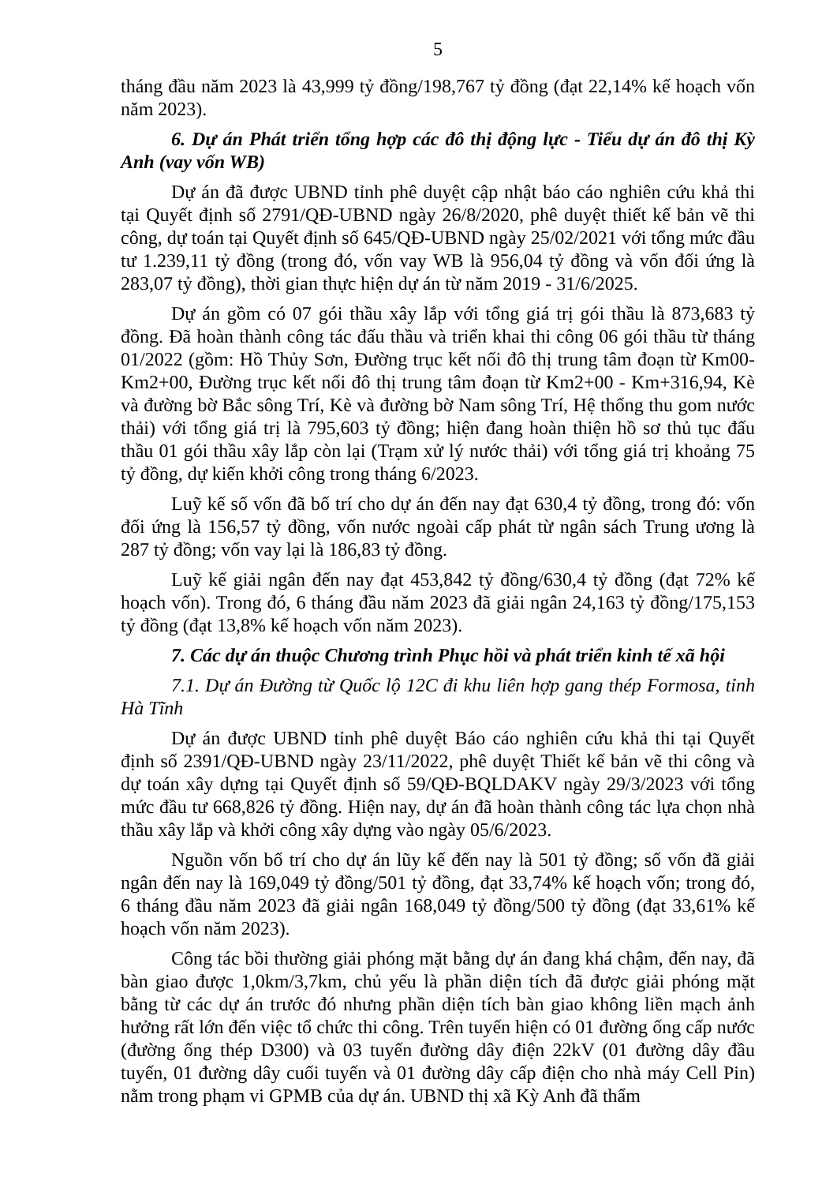5
tháng đầu năm 2023 là 43,999 tỷ đồng/198,767 tỷ đồng (đạt 22,14% kế hoạch vốn năm 2023).
6. Dự án Phát triển tổng hợp các đô thị động lực - Tiểu dự án đô thị Kỳ Anh (vay vốn WB)
Dự án đã được UBND tỉnh phê duyệt cập nhật báo cáo nghiên cứu khả thi tại Quyết định số 2791/QĐ-UBND ngày 26/8/2020, phê duyệt thiết kế bản vẽ thi công, dự toán tại Quyết định số 645/QĐ-UBND ngày 25/02/2021 với tổng mức đầu tư 1.239,11 tỷ đồng (trong đó, vốn vay WB là 956,04 tỷ đồng và vốn đối ứng là 283,07 tỷ đồng), thời gian thực hiện dự án từ năm 2019 - 31/6/2025.
Dự án gồm có 07 gói thầu xây lắp với tổng giá trị gói thầu là 873,683 tỷ đồng. Đã hoàn thành công tác đấu thầu và triển khai thi công 06 gói thầu từ tháng 01/2022 (gồm: Hồ Thủy Sơn, Đường trục kết nối đô thị trung tâm đoạn từ Km00-Km2+00, Đường trục kết nối đô thị trung tâm đoạn từ Km2+00 - Km+316,94, Kè và đường bờ Bắc sông Trí, Kè và đường bờ Nam sông Trí, Hệ thống thu gom nước thải) với tổng giá trị là 795,603 tỷ đồng; hiện đang hoàn thiện hồ sơ thủ tục đấu thầu 01 gói thầu xây lắp còn lại (Trạm xử lý nước thải) với tổng giá trị khoảng 75 tỷ đồng, dự kiến khởi công trong tháng 6/2023.
Luỹ kế số vốn đã bố trí cho dự án đến nay đạt 630,4 tỷ đồng, trong đó: vốn đối ứng là 156,57 tỷ đồng, vốn nước ngoài cấp phát từ ngân sách Trung ương là 287 tỷ đồng; vốn vay lại là 186,83 tỷ đồng.
Luỹ kế giải ngân đến nay đạt 453,842 tỷ đồng/630,4 tỷ đồng (đạt 72% kế hoạch vốn). Trong đó, 6 tháng đầu năm 2023 đã giải ngân 24,163 tỷ đồng/175,153 tỷ đồng (đạt 13,8% kế hoạch vốn năm 2023).
7. Các dự án thuộc Chương trình Phục hồi và phát triển kinh tế xã hội
7.1. Dự án Đường từ Quốc lộ 12C đi khu liên hợp gang thép Formosa, tỉnh Hà Tĩnh
Dự án được UBND tỉnh phê duyệt Báo cáo nghiên cứu khả thi tại Quyết định số 2391/QĐ-UBND ngày 23/11/2022, phê duyệt Thiết kế bản vẽ thi công và dự toán xây dựng tại Quyết định số 59/QĐ-BQLDAKV ngày 29/3/2023 với tổng mức đầu tư 668,826 tỷ đồng. Hiện nay, dự án đã hoàn thành công tác lựa chọn nhà thầu xây lắp và khởi công xây dựng vào ngày 05/6/2023.
Nguồn vốn bố trí cho dự án lũy kế đến nay là 501 tỷ đồng; số vốn đã giải ngân đến nay là 169,049 tỷ đồng/501 tỷ đồng, đạt 33,74% kế hoạch vốn; trong đó, 6 tháng đầu năm 2023 đã giải ngân 168,049 tỷ đồng/500 tỷ đồng (đạt 33,61% kế hoạch vốn năm 2023).
Công tác bồi thường giải phóng mặt bằng dự án đang khá chậm, đến nay, đã bàn giao được 1,0km/3,7km, chủ yếu là phần diện tích đã được giải phóng mặt bằng từ các dự án trước đó nhưng phần diện tích bàn giao không liền mạch ảnh hưởng rất lớn đến việc tổ chức thi công. Trên tuyến hiện có 01 đường ống cấp nước (đường ống thép D300) và 03 tuyến đường dây điện 22kV (01 đường dây đầu tuyến, 01 đường dây cuối tuyến và 01 đường dây cấp điện cho nhà máy Cell Pin) nằm trong phạm vi GPMB của dự án. UBND thị xã Kỳ Anh đã thẩm